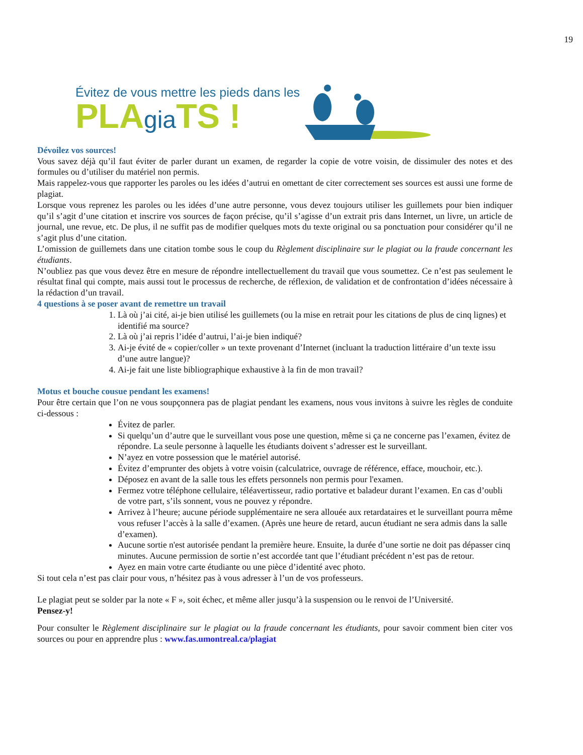19
Évitez de vous mettre les pieds dans les
PLAgia TS !
Dévoilez vos sources!
Vous savez déjà qu’il faut éviter de parler durant un examen, de regarder la copie de votre voisin, de dissimuler des notes et des formules ou d’utiliser du matériel non permis.
Mais rappelez-vous que rapporter les paroles ou les idées d’autrui en omettant de citer correctement ses sources est aussi une forme de plagiat.
Lorsque vous reprenez les paroles ou les idées d’une autre personne, vous devez toujours utiliser les guillemets pour bien indiquer qu’il s’agit d’une citation et inscrire vos sources de façon précise, qu’il s’agisse d’un extrait pris dans Internet, un livre, un article de journal, une revue, etc. De plus, il ne suffit pas de modifier quelques mots du texte original ou sa ponctuation pour considérer qu’il ne s’agit plus d’une citation.
L’omission de guillemets dans une citation tombe sous le coup du Règlement disciplinaire sur le plagiat ou la fraude concernant les étudiants.
N’oubliez pas que vous devez être en mesure de répondre intellectuellement du travail que vous soumettez. Ce n’est pas seulement le résultat final qui compte, mais aussi tout le processus de recherche, de réflexion, de validation et de confrontation d’idées nécessaire à la rédaction d’un travail.
4 questions à se poser avant de remettre un travail
1. Là où j’ai cité, ai-je bien utilisé les guillemets (ou la mise en retrait pour les citations de plus de cinq lignes) et identifié ma source?
2. Là où j’ai repris l’idée d’autrui, l’ai-je bien indiqué?
3. Ai-je évité de « copier/coller » un texte provenant d’Internet (incluant la traduction littéraire d’un texte issu d’une autre langue)?
4. Ai-je fait une liste bibliographique exhaustive à la fin de mon travail?
Motus et bouche cousue pendant les examens!
Pour être certain que l’on ne vous soupçonnera pas de plagiat pendant les examens, nous vous invitons à suivre les règles de conduite ci-dessous :
Évitez de parler.
Si quelqu’un d’autre que le surveillant vous pose une question, même si ça ne concerne pas l’examen, évitez de répondre. La seule personne à laquelle les étudiants doivent s’adresser est le surveillant.
N’ayez en votre possession que le matériel autorisé.
Évitez d’emprunter des objets à votre voisin (calculatrice, ouvrage de référence, efface, mouchoir, etc.).
Déposez en avant de la salle tous les effets personnels non permis pour l'examen.
Fermez votre téléphone cellulaire, téléavertisseur, radio portative et baladeur durant l’examen. En cas d’oubli de votre part, s’ils sonnent, vous ne pouvez y répondre.
Arrivez à l’heure; aucune période supplémentaire ne sera allouée aux retardataires et le surveillant pourra même vous refuser l’accès à la salle d’examen. (Après une heure de retard, aucun étudiant ne sera admis dans la salle d’examen).
Aucune sortie n'est autorisée pendant la première heure. Ensuite, la durée d’une sortie ne doit pas dépasser cinq minutes. Aucune permission de sortie n’est accordée tant que l’étudiant précédent n’est pas de retour.
Ayez en main votre carte étudiante ou une pièce d’identité avec photo.
Si tout cela n’est pas clair pour vous, n’hésitez pas à vous adresser à l’un de vos professeurs.
Le plagiat peut se solder par la note « F », soit échec, et même aller jusqu’à la suspension ou le renvoi de l’Université.
Pensez-y!
Pour consulter le Règlement disciplinaire sur le plagiat ou la fraude concernant les étudiants, pour savoir comment bien citer vos sources ou pour en apprendre plus : www.fas.umontreal.ca/plagiat